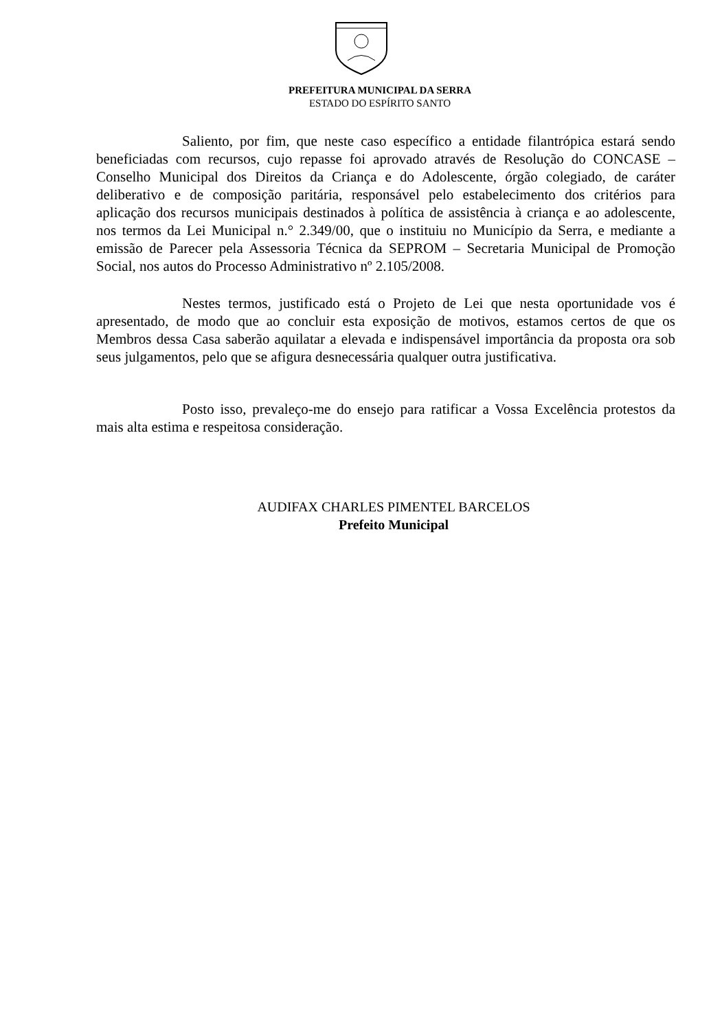PREFEITURA MUNICIPAL DA SERRA
ESTADO DO ESPÍRITO SANTO
Saliento, por fim, que neste caso específico a entidade filantrópica estará sendo beneficiadas com recursos, cujo repasse foi aprovado através de Resolução do CONCASE – Conselho Municipal dos Direitos da Criança e do Adolescente, órgão colegiado, de caráter deliberativo e de composição paritária, responsável pelo estabelecimento dos critérios para aplicação dos recursos municipais destinados à política de assistência à criança e ao adolescente, nos termos da Lei Municipal n.° 2.349/00, que o instituiu no Município da Serra, e mediante a emissão de Parecer pela Assessoria Técnica da SEPROM – Secretaria Municipal de Promoção Social, nos autos do Processo Administrativo nº 2.105/2008.
Nestes termos, justificado está o Projeto de Lei que nesta oportunidade vos é apresentado, de modo que ao concluir esta exposição de motivos, estamos certos de que os Membros dessa Casa saberão aquilatar a elevada e indispensável importância da proposta ora sob seus julgamentos, pelo que se afigura desnecessária qualquer outra justificativa.
Posto isso, prevaleço-me do ensejo para ratificar a Vossa Excelência protestos da mais alta estima e respeitosa consideração.
AUDIFAX CHARLES PIMENTEL BARCELOS
Prefeito Municipal